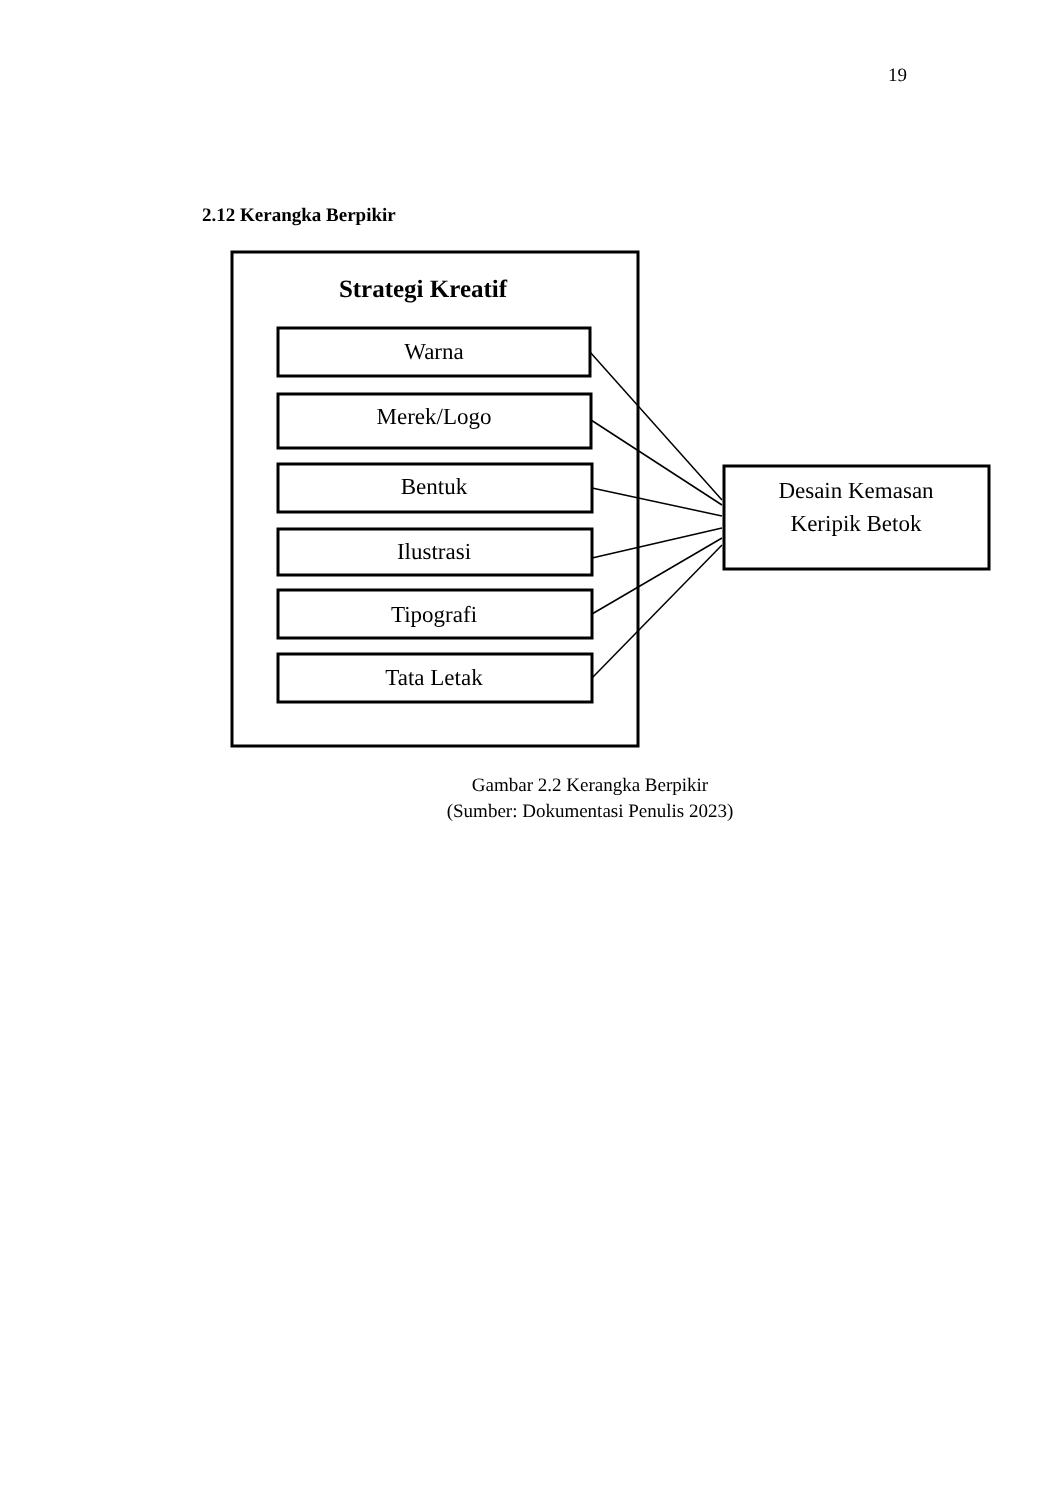19
2.12 Kerangka Berpikir
Strategi Kreatif
Warna
Merek/Logo
Bentuk
Ilustrasi
Tipografi
Tata Letak
Desain Kemasan
Keripik Betok
Gambar 2.2 Kerangka Berpikir
(Sumber: Dokumentasi Penulis 2023)